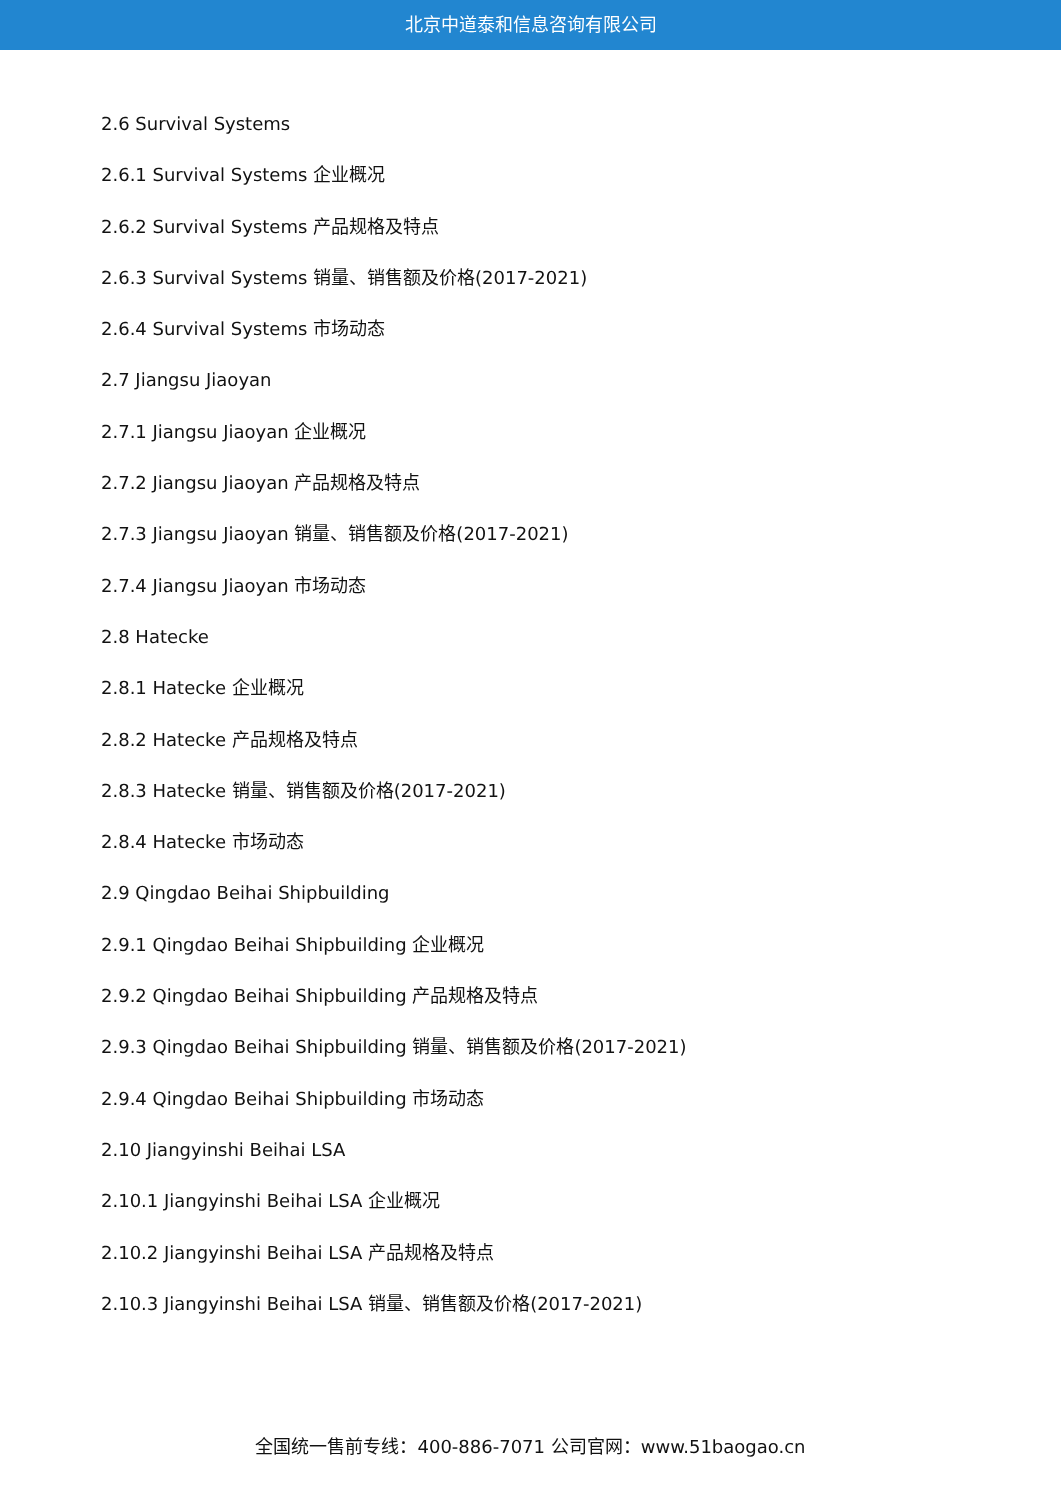北京中道泰和信息咨询有限公司
2.6 Survival Systems
2.6.1 Survival Systems 企业概况
2.6.2 Survival Systems 产品规格及特点
2.6.3 Survival Systems 销量、销售额及价格(2017-2021)
2.6.4 Survival Systems 市场动态
2.7 Jiangsu Jiaoyan
2.7.1 Jiangsu Jiaoyan 企业概况
2.7.2 Jiangsu Jiaoyan 产品规格及特点
2.7.3 Jiangsu Jiaoyan 销量、销售额及价格(2017-2021)
2.7.4 Jiangsu Jiaoyan 市场动态
2.8 Hatecke
2.8.1 Hatecke 企业概况
2.8.2 Hatecke 产品规格及特点
2.8.3 Hatecke 销量、销售额及价格(2017-2021)
2.8.4 Hatecke 市场动态
2.9 Qingdao Beihai Shipbuilding
2.9.1 Qingdao Beihai Shipbuilding 企业概况
2.9.2 Qingdao Beihai Shipbuilding 产品规格及特点
2.9.3 Qingdao Beihai Shipbuilding 销量、销售额及价格(2017-2021)
2.9.4 Qingdao Beihai Shipbuilding 市场动态
2.10 Jiangyinshi Beihai LSA
2.10.1 Jiangyinshi Beihai LSA 企业概况
2.10.2 Jiangyinshi Beihai LSA 产品规格及特点
2.10.3 Jiangyinshi Beihai LSA 销量、销售额及价格(2017-2021)
全国统一售前专线：400-886-7071 公司官网：www.51baogao.cn